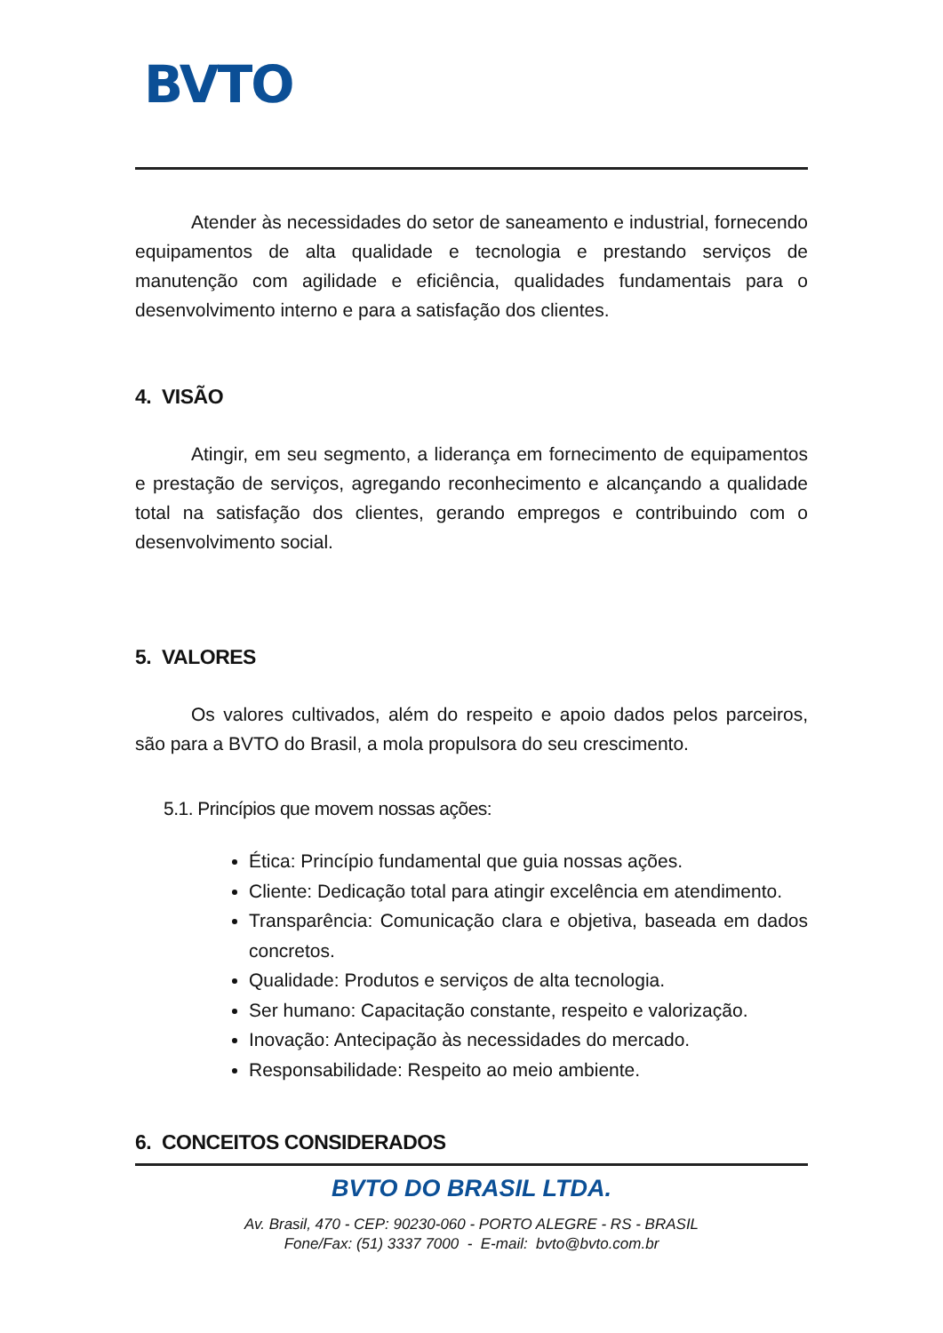BVTO
Atender às necessidades do setor de saneamento e industrial, fornecendo equipamentos de alta qualidade e tecnologia e prestando serviços de manutenção com agilidade e eficiência, qualidades fundamentais para o desenvolvimento interno e para a satisfação dos clientes.
4. VISÃO
Atingir, em seu segmento, a liderança em fornecimento de equipamentos e prestação de serviços, agregando reconhecimento e alcançando a qualidade total na satisfação dos clientes, gerando empregos e contribuindo com o desenvolvimento social.
5. VALORES
Os valores cultivados, além do respeito e apoio dados pelos parceiros, são para a BVTO do Brasil, a mola propulsora do seu crescimento.
5.1. Princípios que movem nossas ações:
Ética: Princípio fundamental que guia nossas ações.
Cliente: Dedicação total para atingir excelência em atendimento.
Transparência: Comunicação clara e objetiva, baseada em dados concretos.
Qualidade: Produtos e serviços de alta tecnologia.
Ser humano: Capacitação constante, respeito e valorização.
Inovação: Antecipação às necessidades do mercado.
Responsabilidade: Respeito ao meio ambiente.
6. CONCEITOS CONSIDERADOS
BVTO DO BRASIL LTDA.
Av. Brasil, 470 - CEP: 90230-060 - PORTO ALEGRE - RS - BRASIL
Fone/Fax: (51) 3337 7000 - E-mail: bvto@bvto.com.br